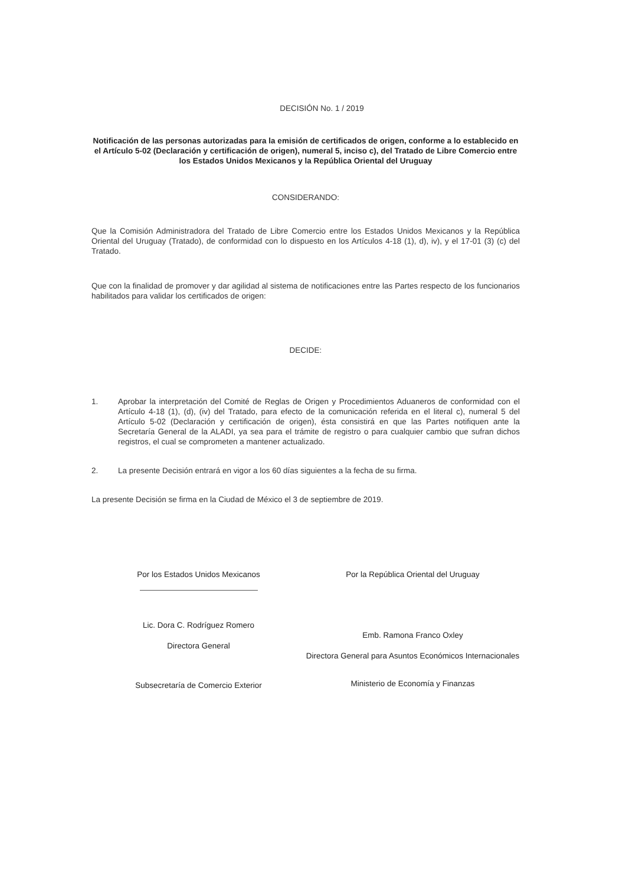DECISIÓN No. 1 / 2019
Notificación de las personas autorizadas para la emisión de certificados de origen, conforme a lo establecido en el Artículo 5-02 (Declaración y certificación de origen), numeral 5, inciso c), del Tratado de Libre Comercio entre los Estados Unidos Mexicanos y la República Oriental del Uruguay
CONSIDERANDO:
Que la Comisión Administradora del Tratado de Libre Comercio entre los Estados Unidos Mexicanos y la República Oriental del Uruguay (Tratado), de conformidad con lo dispuesto en los Artículos 4-18 (1), d), iv), y el 17-01 (3) (c) del Tratado.
Que con la finalidad de promover y dar agilidad al sistema de notificaciones entre las Partes respecto de los funcionarios habilitados para validar los certificados de origen:
DECIDE:
1. Aprobar la interpretación del Comité de Reglas de Origen y Procedimientos Aduaneros de conformidad con el Artículo 4-18 (1), (d), (iv) del Tratado, para efecto de la comunicación referida en el literal c), numeral 5 del Artículo 5-02 (Declaración y certificación de origen), ésta consistirá en que las Partes notifiquen ante la Secretaría General de la ALADI, ya sea para el trámite de registro o para cualquier cambio que sufran dichos registros, el cual se comprometen a mantener actualizado.
2. La presente Decisión entrará en vigor a los 60 días siguientes a la fecha de su firma.
La presente Decisión se firma en la Ciudad de México el 3 de septiembre de 2019.
Por los Estados Unidos Mexicanos
Lic. Dora C. Rodríguez Romero
Directora General
Subsecretaría de Comercio Exterior
Por la República Oriental del Uruguay
Emb. Ramona Franco Oxley
Directora General para Asuntos Económicos Internacionales
Ministerio de Economía y Finanzas